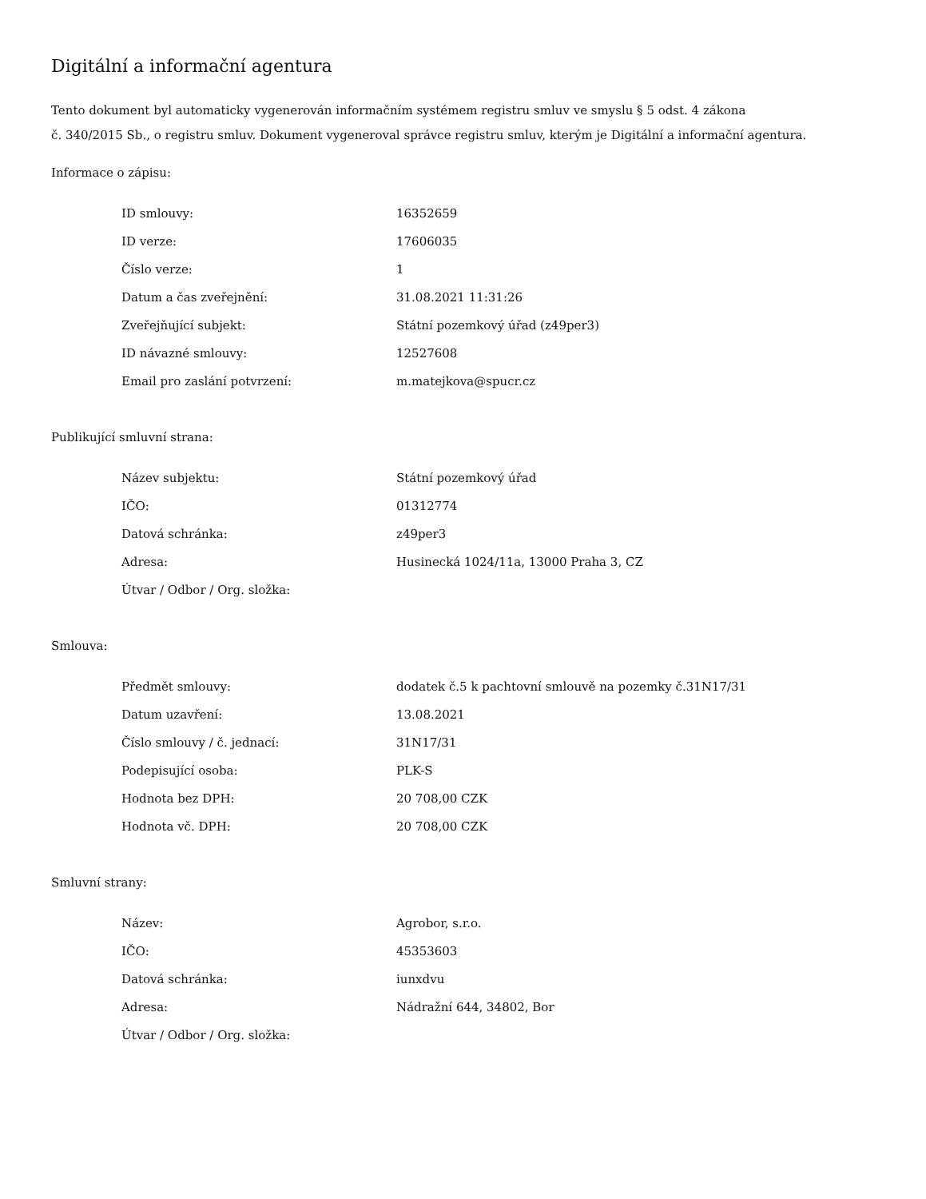Digitální a informační agentura
Tento dokument byl automaticky vygenerován informačním systémem registru smluv ve smyslu § 5 odst. 4 zákona
č. 340/2015 Sb., o registru smluv. Dokument vygeneroval správce registru smluv, kterým je Digitální a informační agentura.
Informace o zápisu:
| ID smlouvy: | 16352659 |
| ID verze: | 17606035 |
| Číslo verze: | 1 |
| Datum a čas zveřejnění: | 31.08.2021 11:31:26 |
| Zveřejňující subjekt: | Státní pozemkový úřad (z49per3) |
| ID návazné smlouvy: | 12527608 |
| Email pro zaslání potvrzení: | m.matejkova@spucr.cz |
Publikující smluvní strana:
| Název subjektu: | Státní pozemkový úřad |
| IČO: | 01312774 |
| Datová schránka: | z49per3 |
| Adresa: | Husinecká 1024/11a, 13000 Praha 3, CZ |
| Útvar / Odbor / Org. složka: | |
Smlouva:
| Předmět smlouvy: | dodatek č.5 k pachtovní smlouvě na pozemky č.31N17/31 |
| Datum uzavření: | 13.08.2021 |
| Číslo smlouvy / č. jednací: | 31N17/31 |
| Podepisující osoba: | PLK-S |
| Hodnota bez DPH: | 20 708,00 CZK |
| Hodnota vč. DPH: | 20 708,00 CZK |
Smluvní strany:
| Název: | Agrobor, s.r.o. |
| IČO: | 45353603 |
| Datová schránka: | iunxdvu |
| Adresa: | Nádražní 644, 34802, Bor |
| Útvar / Odbor / Org. složka: | |